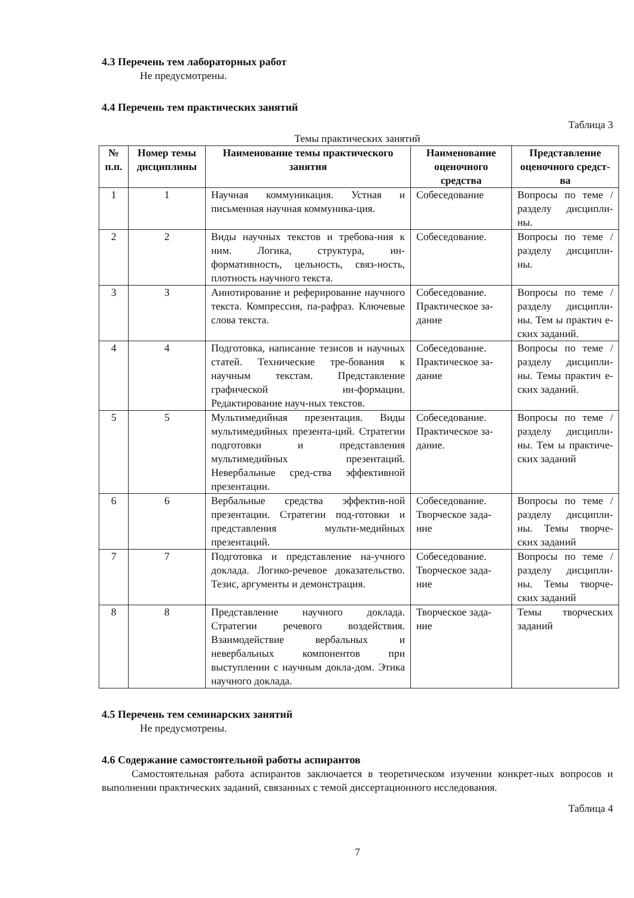4.3 Перечень тем лабораторных работ
Не предусмотрены.
4.4 Перечень тем практических занятий
Таблица 3
Темы практических занятий
| № п.п. | Номер темы дисциплины | Наименование темы практического занятия | Наименование оценочного средства | Представление оценочного средст-ва |
| --- | --- | --- | --- | --- |
| 1 | 1 | Научная коммуникация. Устная и письменная научная коммуника-ция. | Собеседование | Вопросы по теме / разделу дисципли-ны. |
| 2 | 2 | Виды научных текстов и требова-ния к ним. Логика, структура, ин-формативность, цельность, связ-ность, плотность научного текста. | Собеседование. | Вопросы по теме / разделу дисципли-ны. |
| 3 | 3 | Аннотирование и реферирование научного текста. Компрессия, па-рафраз. Ключевые слова текста. | Собеседование. Практическое за-дание | Вопросы по теме / разделу дисципли-ны. Тем ы практич е-ских заданий. |
| 4 | 4 | Подготовка, написание тезисов и научных статей. Технические тре-бования к научным текстам. Представление графической ин-формации. Редактирование науч-ных текстов. | Собеседование. Практическое за-дание | Вопросы по теме / разделу дисципли-ны. Темы практич е-ских заданий. |
| 5 | 5 | Мультимедийная презентация. Виды мультимедийных презента-ций. Стратегии подготовки и представления мультимедийных презентаций. Невербальные сред-ства эффективной презентации. | Собеседование. Практическое за-дание. | Вопросы по теме / разделу дисципли-ны. Тем ы практиче-ских заданий |
| 6 | 6 | Вербальные средства эффектив-ной презентации. Стратегии под-готовки и представления мульти-медийных презентаций. | Собеседование. Творческое зада-ние | Вопросы по теме / разделу дисципли-ны. Темы творче-ских заданий |
| 7 | 7 | Подготовка и представление на-учного доклада. Логико-речевое доказательство. Тезис, аргументы и демонстрация. | Собеседование. Творческое зада-ние | Вопросы по теме / разделу дисципли-ны. Темы творче-ских заданий |
| 8 | 8 | Представление научного доклада. Стратегии речевого воздействия. Взаимодействие вербальных и невербальных компонентов при выступлении с научным докла-дом. Этика научного доклада. | Творческое зада-ние | Темы творческих заданий |
4.5 Перечень тем семинарских занятий
Не предусмотрены.
4.6 Содержание самостоятельной работы аспирантов
Самостоятельная работа аспирантов заключается в теоретическом изучении конкрет-ных вопросов и выполнении практических заданий, связанных с темой диссертационного исследования.
Таблица 4
7